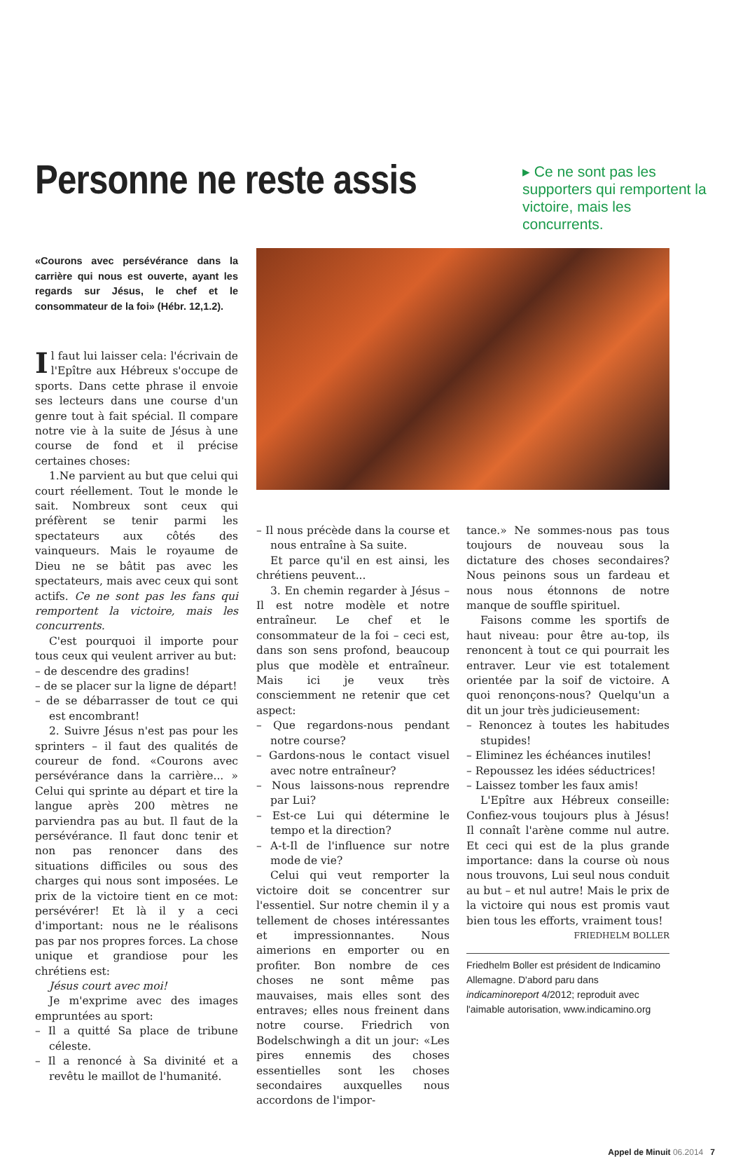Personne ne reste assis
▸ Ce ne sont pas les supporters qui remportent la victoire, mais les concurrents.
«Courons avec persévérance dans la carrière qui nous est ouverte, ayant les regards sur Jésus, le chef et le consommateur de la foi» (Hébr. 12,1.2).
Il faut lui laisser cela: l'écrivain de l'Epître aux Hébreux s'occupe de sports. Dans cette phrase il envoie ses lecteurs dans une course d'un genre tout à fait spécial. Il compare notre vie à la suite de Jésus à une course de fond et il précise certaines choses:
1.Ne parvient au but que celui qui court réellement. Tout le monde le sait. Nombreux sont ceux qui préfèrent se tenir parmi les spectateurs aux côtés des vainqueurs. Mais le royaume de Dieu ne se bâtit pas avec les spectateurs, mais avec ceux qui sont actifs. Ce ne sont pas les fans qui remportent la victoire, mais les concurrents.
C'est pourquoi il importe pour tous ceux qui veulent arriver au but:
– de descendre des gradins!
– de se placer sur la ligne de départ!
– de se débarrasser de tout ce qui est encombrant!
2. Suivre Jésus n'est pas pour les sprinters – il faut des qualités de coureur de fond. «Courons avec persévérance dans la carrière... » Celui qui sprinte au départ et tire la langue après 200 mètres ne parviendra pas au but. Il faut de la persévérance. Il faut donc tenir et non pas renoncer dans des situations difficiles ou sous des charges qui nous sont imposées. Le prix de la victoire tient en ce mot: persévérer! Et là il y a ceci d'important: nous ne le réalisons pas par nos propres forces. La chose unique et grandiose pour les chrétiens est:
Jésus court avec moi!
Je m'exprime avec des images empruntées au sport:
– Il a quitté Sa place de tribune céleste.
– Il a renoncé à Sa divinité et a revêtu le maillot de l'humanité.
– Il nous précède dans la course et nous entraîne à Sa suite.
Et parce qu'il en est ainsi, les chrétiens peuvent...
3. En chemin regarder à Jésus – Il est notre modèle et notre entraîneur. Le chef et le consommateur de la foi – ceci est, dans son sens profond, beaucoup plus que modèle et entraîneur. Mais ici je veux très consciemment ne retenir que cet aspect:
– Que regardons-nous pendant notre course?
– Gardons-nous le contact visuel avec notre entraîneur?
– Nous laissons-nous reprendre par Lui?
– Est-ce Lui qui détermine le tempo et la direction?
– A-t-Il de l'influence sur notre mode de vie?
Celui qui veut remporter la victoire doit se concentrer sur l'essentiel. Sur notre chemin il y a tellement de choses intéressantes et impressionnantes. Nous aimerions en emporter ou en profiter. Bon nombre de ces choses ne sont même pas mauvaises, mais elles sont des entraves; elles nous freinent dans notre course. Friedrich von Bodelschwingh a dit un jour: «Les pires ennemis des choses essentielles sont les choses secondaires auxquelles nous accordons de l'impor-
tance.» Ne sommes-nous pas tous toujours de nouveau sous la dictature des choses secondaires? Nous peinons sous un fardeau et nous nous étonnons de notre manque de souffle spirituel.
Faisons comme les sportifs de haut niveau: pour être au-top, ils renoncent à tout ce qui pourrait les entraver. Leur vie est totalement orientée par la soif de victoire. A quoi renonçons-nous? Quelqu'un a dit un jour très judicieusement:
– Renoncez à toutes les habitudes stupides!
– Eliminez les échéances inutiles!
– Repoussez les idées séductrices!
– Laissez tomber les faux amis!
L'Epître aux Hébreux conseille: Confiez-vous toujours plus à Jésus! Il connaît l'arène comme nul autre. Et ceci qui est de la plus grande importance: dans la course où nous nous trouvons, Lui seul nous conduit au but – et nul autre! Mais le prix de la victoire qui nous est promis vaut bien tous les efforts, vraiment tous!
FRIEDHELM BOLLER
Friedhelm Boller est président de Indicamino Allemagne. D'abord paru dans indicaminoreport 4/2012; reproduit avec l'aimable autorisation, www.indicamino.org
Appel de Minuit 06.2014 7